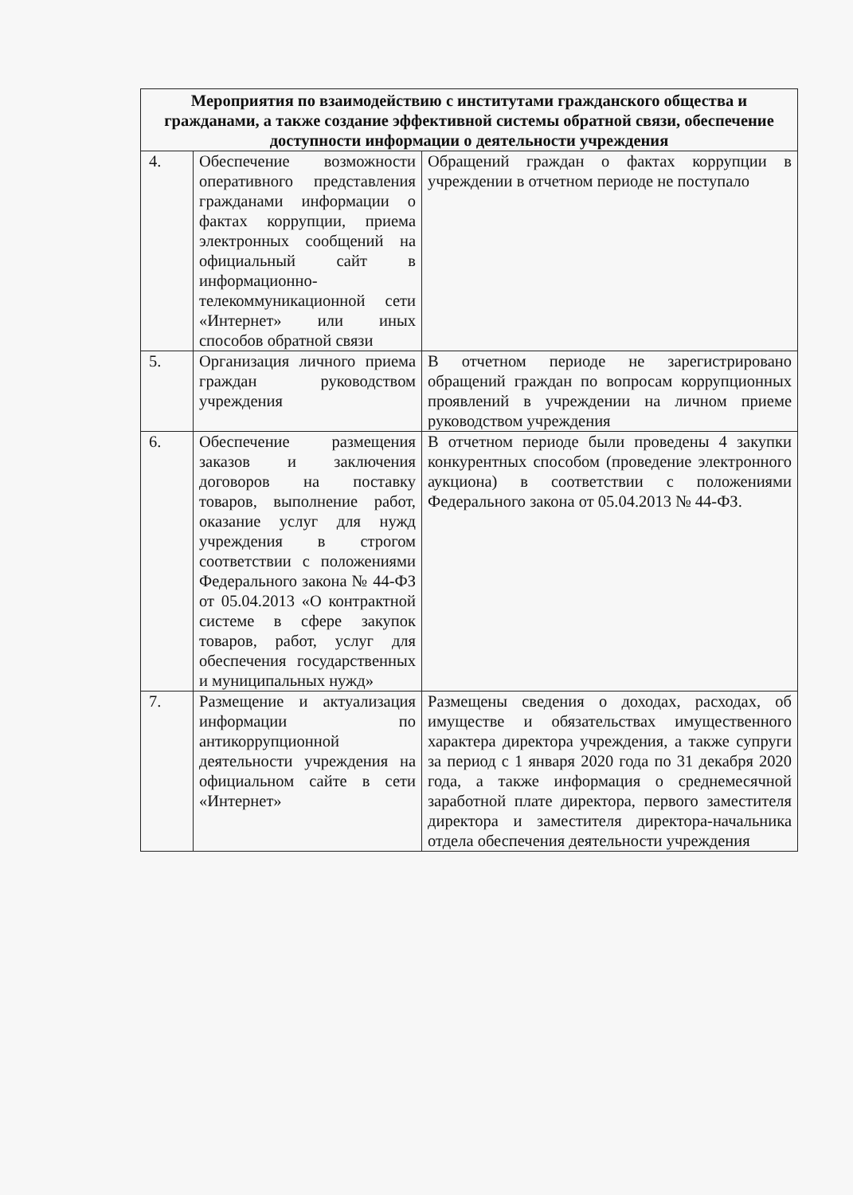| Мероприятия по взаимодействию с институтами гражданского общества и гражданами, а также создание эффективной системы обратной связи, обеспечение доступности информации о деятельности учреждения | | |
| --- | --- | --- |
| 4. | Обеспечение возможности оперативного представления гражданами информации о фактах коррупции, приема электронных сообщений на официальный сайт в информационно-телекоммуникационной сети «Интернет» или иных способов обратной связи | Обращений граждан о фактах коррупции в учреждении в отчетном периоде не поступало |
| 5. | Организация личного приема граждан руководством учреждения | В отчетном периоде не зарегистрировано обращений граждан по вопросам коррупционных проявлений в учреждении на личном приеме руководством учреждения |
| 6. | Обеспечение размещения заказов и заключения договоров на поставку товаров, выполнение работ, оказание услуг для нужд учреждения в строгом соответствии с положениями Федерального закона № 44-ФЗ от 05.04.2013 «О контрактной системе в сфере закупок товаров, работ, услуг для обеспечения государственных и муниципальных нужд» | В отчетном периоде были проведены 4 закупки конкурентных способом (проведение электронного аукциона) в соответствии с положениями Федерального закона от 05.04.2013 № 44-ФЗ. |
| 7. | Размещение и актуализация информации по антикоррупционной деятельности учреждения на официальном сайте в сети «Интернет» | Размещены сведения о доходах, расходах, об имуществе и обязательствах имущественного характера директора учреждения, а также супруги за период с 1 января 2020 года по 31 декабря 2020 года, а также информация о среднемесячной заработной плате директора, первого заместителя директора и заместителя директора-начальника отдела обеспечения деятельности учреждения |